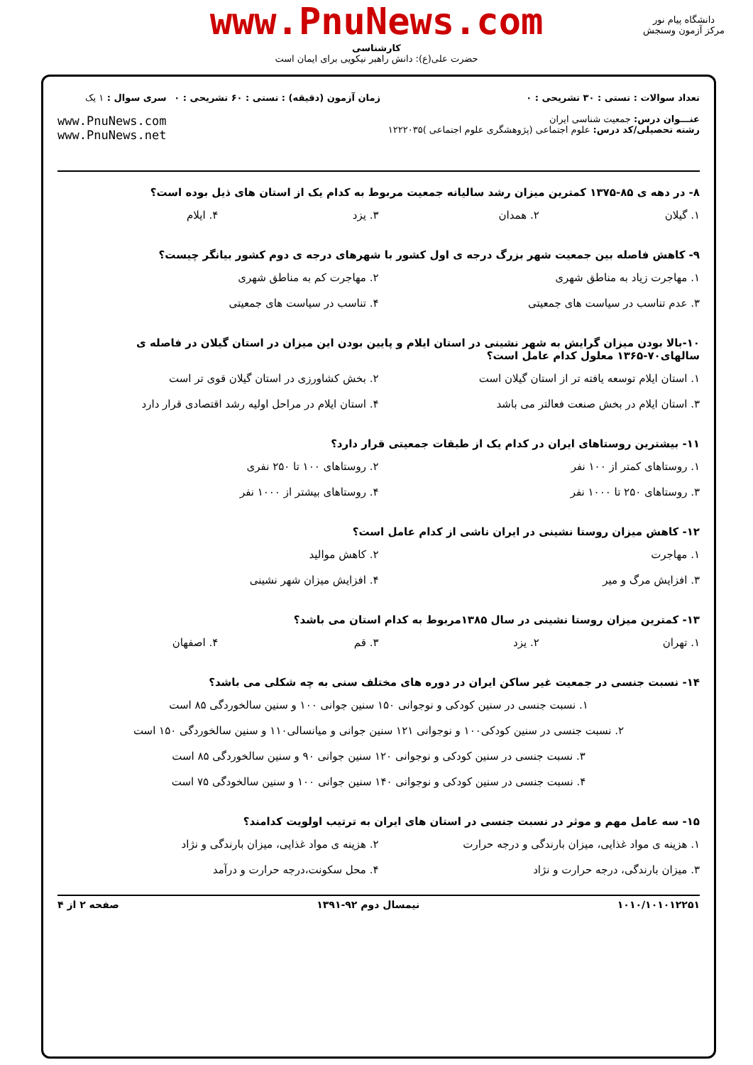www.PnuNews.com
کارشناسی
حضرت علی(ع): دانش راهبر نیکویی برای ایمان است
دانشگاه پیام نور
مرکز آزمون وسنجش
تعداد سوالات : تستی : ۳۰ تشریحی : ۰
عنـــوان درس: جمعیت شناسی ایران
رشته تحصیلی/کد درس: علوم اجتماعی (پژوهشگری علوم اجتماعی )۱۲۲۲۰۳۵
زمان آزمون (دقیقه) : تستی : ۶۰ تشریحی : ۰
سری سوال : ۱ یک
www.PnuNews.com
www.PnuNews.net
۸- در دهه ی ۸۵-۱۳۷۵ کمترین میزان رشد سالیانه جمعیت مربوط به کدام یک از استان های ذیل بوده است؟
۱. گیلان ۲. همدان ۳. یزد ۴. ایلام
۹- کاهش فاصله بین جمعیت شهر بزرگ درجه ی اول کشور با شهرهای درجه ی دوم کشور بیانگر چیست؟
۱. مهاجرت زیاد به مناطق شهری ۲. مهاجرت کم به مناطق شهری ۳. عدم تناسب در سیاست های جمعیتی ۴. تناسب در سیاست های جمعیتی
۱۰-بالا بودن میزان گرایش به شهر نشینی در استان ایلام و پایین بودن این میزان در استان گیلان در فاصله ی سالهای۷۰-۱۳۶۵ معلول کدام عامل است؟
۱. استان ایلام توسعه یافته تر از استان گیلان است ۲. بخش کشاورزی در استان گیلان قوی تر است ۳. استان ایلام در بخش صنعت فعالتر می باشد ۴. استان ایلام در مراحل اولیه رشد اقتصادی قرار دارد
۱۱- بیشترین روستاهای ایران در کدام یک از طبقات جمعیتی قرار دارد؟
۱. روستاهای کمتر از ۱۰۰ نفر ۲. روستاهای ۱۰۰ تا ۲۵۰ نفری ۳. روستاهای ۲۵۰ تا ۱۰۰۰ نفر ۴. روستاهای بیشتر از ۱۰۰۰ نفر
۱۲- کاهش میزان روستا نشینی در ایران ناشی از کدام عامل است؟
۱. مهاجرت ۲. کاهش موالید ۳. افزایش مرگ و میر ۴. افزایش میزان شهر نشینی
۱۳- کمترین میزان روستا نشینی در سال ۱۳۸۵مربوط به کدام استان می باشد؟
۱. تهران ۲. یزد ۳. قم ۴. اصفهان
۱۴- نسبت جنسی در جمعیت غیر ساکن ایران در دوره های مختلف سنی به چه شکلی می باشد؟
۱. نسبت جنسی در سنین کودکی و نوجوانی ۱۵۰ سنین جوانی ۱۰۰ و سنین سالخوردگی ۸۵ است ۲. نسبت جنسی در سنین کودکی۱۰۰ و نوجوانی ۱۲۱ سنین جوانی و میانسالی۱۱۰ و سنین سالخوردگی ۱۵۰ است ۳. نسبت جنسی در سنین کودکی و نوجوانی ۱۲۰ سنین جوانی ۹۰ و سنین سالخوردگی ۸۵ است ۴. نسبت جنسی در سنین کودکی و نوجوانی ۱۴۰ سنین جوانی ۱۰۰ و سنین سالخودگی ۷۵ است
۱۵- سه عامل مهم و موثر در نسبت جنسی در استان های ایران به ترتیب اولویت کدامند؟
۱. هزینه ی مواد غذایی، میزان بارندگی و درجه حرارت ۲. هزینه ی مواد غذایی، میزان بارندگی و نژاد ۳. میزان بارندگی، درجه حرارت و نژاد ۴. محل سکونت،درجه حرارت و درآمد
۱۰۱۰/۱۰۱۰۱۲۲۵۱ نیمسال دوم ۹۲-۱۳۹۱ صفحه ۲ از ۴